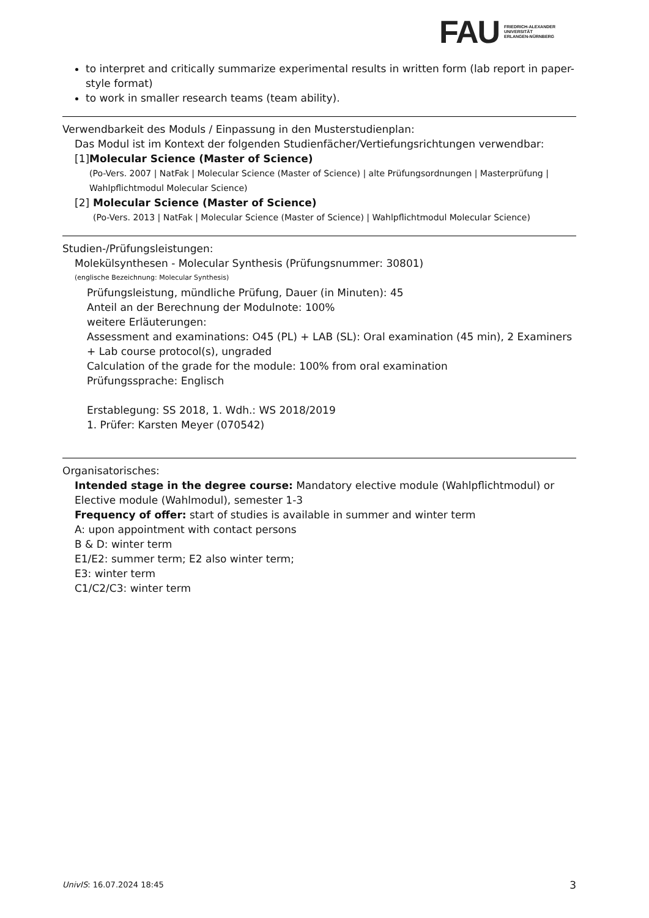FAU
FRIEDRICH-ALEXANDER
UNIVERSITÄT
ERLANGEN-NÜRNBERG
to interpret and critically summarize experimental results in written form (lab report in paper-style format)
to work in smaller research teams (team ability).
Verwendbarkeit des Moduls / Einpassung in den Musterstudienplan:
Das Modul ist im Kontext der folgenden Studienfächer/Vertiefungsrichtungen verwendbar:
[1]
Molecular Science (Master of Science)
(Po-Vers. 2007 | NatFak | Molecular Science (Master of Science) | alte Prüfungsordnungen | Masterprüfung | Wahlpflichtmodul Molecular Science)
[2]
Molecular Science (Master of Science)
(Po-Vers. 2013 | NatFak | Molecular Science (Master of Science) | Wahlpflichtmodul Molecular Science)
Studien-/Prüfungsleistungen:
Molekülsynthesen - Molecular Synthesis (Prüfungsnummer: 30801)
(englische Bezeichnung: Molecular Synthesis)
Prüfungsleistung, mündliche Prüfung, Dauer (in Minuten): 45
Anteil an der Berechnung der Modulnote: 100%
weitere Erläuterungen:
Assessment and examinations: O45 (PL) + LAB (SL): Oral examination (45 min), 2 Examiners + Lab course protocol(s), ungraded
Calculation of the grade for the module: 100% from oral examination
Prüfungssprache: Englisch
Erstablegung: SS 2018, 1. Wdh.: WS 2018/2019
1. Prüfer: Karsten Meyer (070542)
Organisatorisches:
Intended stage in the degree course: Mandatory elective module (Wahlpflichtmodul) or Elective module (Wahlmodul), semester 1-3
Frequency of offer: start of studies is available in summer and winter term
A: upon appointment with contact persons
B & D: winter term
E1/E2: summer term; E2 also winter term;
E3: winter term
C1/C2/C3: winter term
UnivIS: 16.07.2024 18:45 3